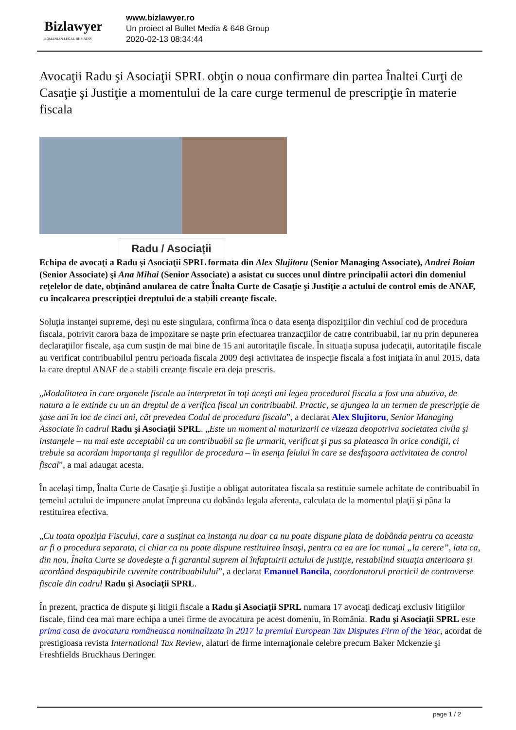Bizlawyer
ROMANIAN LEGAL BUSINESS
www.bizlawyer.ro
Un proiect al Bullet Media & 648 Group
2020-02-13 08:34:44
Avocaţii Radu şi Asociaţii SPRL obţin o noua confirmare din partea Înaltei Curţi de Casaţie şi Justiţie a momentului de la care curge termenul de prescripţie în materie fiscala
Radu / Asociații
Echipa de avocaţi a Radu şi Asociaţii SPRL formata din Alex Slujitoru (Senior Managing Associate), Andrei Boian (Senior Associate) şi Ana Mihai (Senior Associate) a asistat cu succes unul dintre principalii actori din domeniul reţelelor de date, obţinând anularea de catre Înalta Curte de Casaţie şi Justiţie a actului de control emis de ANAF, cu încalcarea prescripţiei dreptului de a stabili creanţe fiscale.
Soluţia instanţei supreme, deşi nu este singulara, confirma înca o data esenţa dispoziţiilor din vechiul cod de procedura fiscala, potrivit carora baza de impozitare se naşte prin efectuarea tranzacţiilor de catre contribuabil, iar nu prin depunerea declaraţiilor fiscale, aşa cum susţin de mai bine de 15 ani autoritaţile fiscale. În situaţia supusa judecaţii, autoritaţile fiscale au verificat contribuabilul pentru perioada fiscala 2009 deşi activitatea de inspecţie fiscala a fost iniţiata în anul 2015, data la care dreptul ANAF de a stabili creanţe fiscale era deja prescris.
„Modalitatea în care organele fiscale au interpretat în toţi aceşti ani legea procedural fiscala a fost una abuziva, de natura a le extinde cu un an dreptul de a verifica fiscal un contribuabil. Practic, se ajungea la un termen de prescripţie de şase ani în loc de cinci ani, cât prevedea Codul de procedura fiscala”, a declarat Alex Slujitoru, Senior Managing Associate în cadrul Radu şi Asociaţii SPRL. „Este un moment al maturizarii ce vizeaza deopotriva societatea civila şi instanţele – nu mai este acceptabil ca un contribuabil sa fie urmarit, verificat şi pus sa plateasca în orice condiţii, ci trebuie sa acordam importanţa şi regulilor de procedura – în esenţa felului în care se desfaşoara activitatea de control fiscal”, a mai adaugat acesta.
În acelaşi timp, Înalta Curte de Casaţie şi Justiţie a obligat autoritatea fiscala sa restituie sumele achitate de contribuabil în temeiul actului de impunere anulat împreuna cu dobânda legala aferenta, calculata de la momentul plaţii şi pâna la restituirea efectiva.
„Cu toata opoziţia Fiscului, care a susţinut ca instanţa nu doar ca nu poate dispune plata de dobânda pentru ca aceasta ar fi o procedura separata, ci chiar ca nu poate dispune restituirea însaşi, pentru ca ea are loc numai „la cerere”, iata ca, din nou, Înalta Curte se dovedeşte a fi garantul suprem al înfaptuirii actului de justiţie, restabilind situaţia anterioara şi acordând despagubirile cuvenite contribuabilului”, a declarat Emanuel Bancila, coordonatorul practicii de controverse fiscale din cadrul Radu şi Asociaţii SPRL.
În prezent, practica de dispute şi litigii fiscale a Radu şi Asociaţii SPRL numara 17 avocaţi dedicaţi exclusiv litigiilor fiscale, fiind cea mai mare echipa a unei firme de avocatura pe acest domeniu, în România. Radu şi Asociaţii SPRL este prima casa de avocatura româneasca nominalizata în 2017 la premiul European Tax Disputes Firm of the Year, acordat de prestigioasa revista International Tax Review, alaturi de firme internaţionale celebre precum Baker Mckenzie şi Freshfields Bruckhaus Deringer.
page 1 / 2